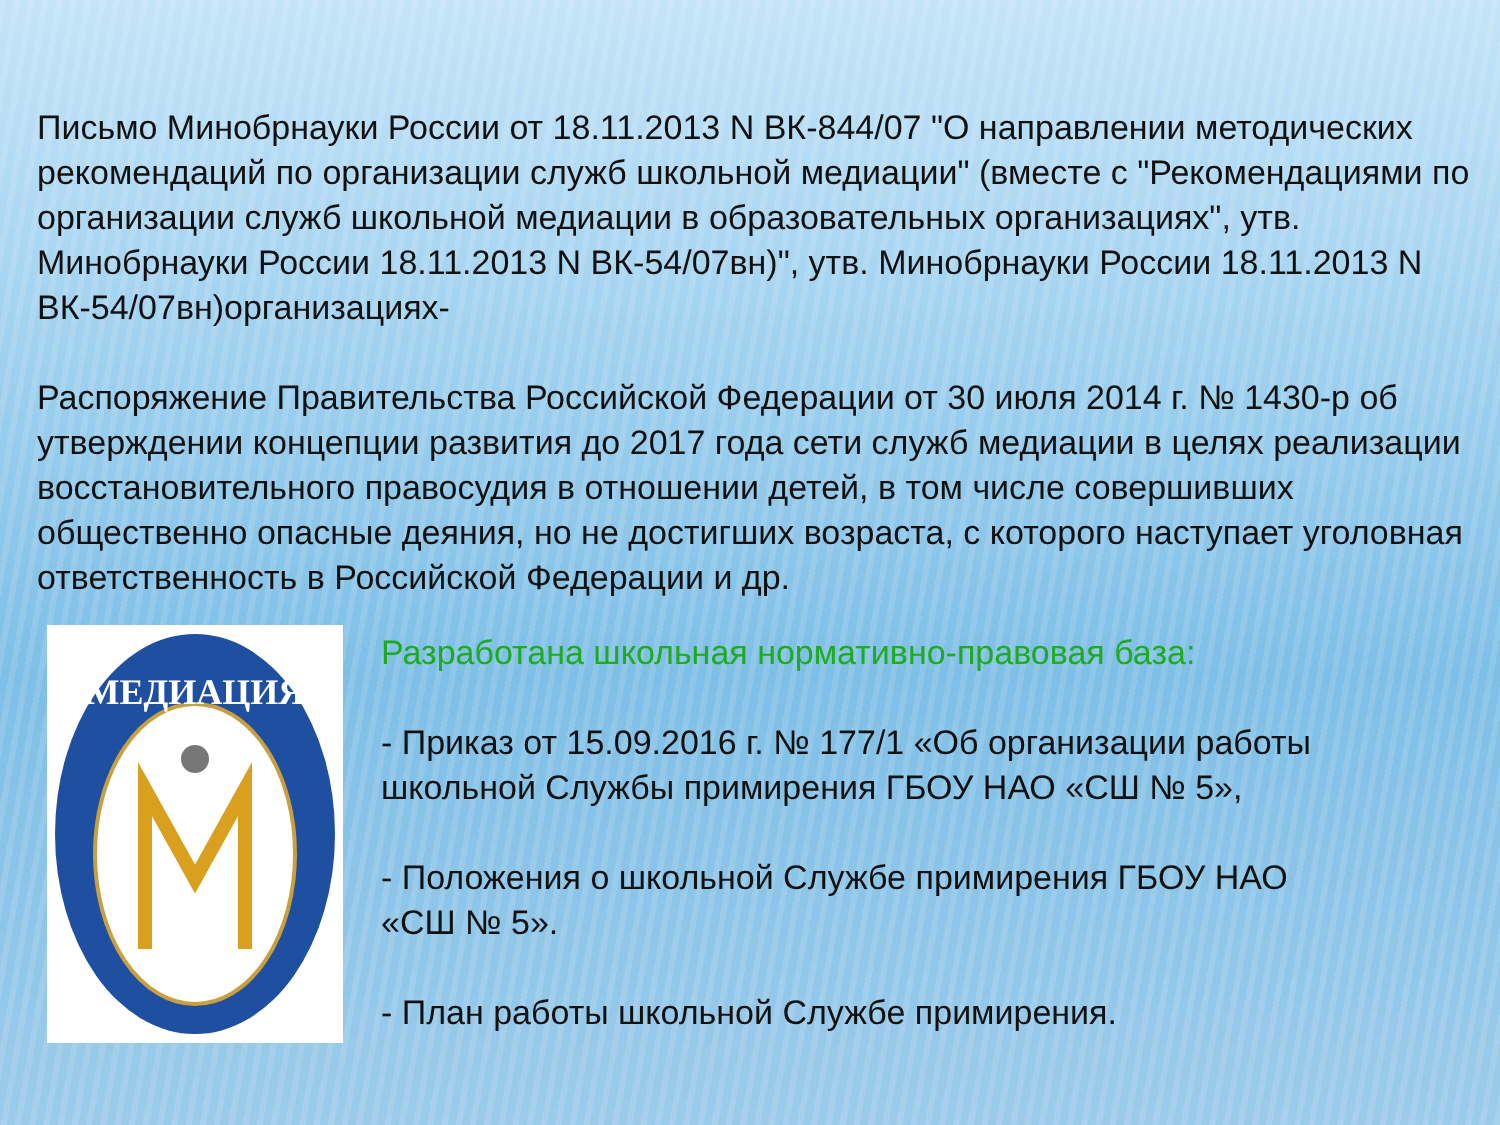Письмо Минобрнауки России от 18.11.2013 N ВК-844/07 "О направлении методических рекомендаций по организации служб школьной медиации" (вместе с "Рекомендациями по организации служб школьной медиации в образовательных организациях", утв. Минобрнауки России 18.11.2013 N ВК-54/07вн)", утв. Минобрнауки России 18.11.2013 N ВК-54/07вн)организациях-
Распоряжение Правительства Российской Федерации от 30 июля 2014 г. № 1430-р об утверждении концепции развития до 2017 года сети служб медиации в целях реализации восстановительного правосудия в отношении детей, в том числе совершивших общественно опасные деяния, но не достигших возраста, с которого наступает уголовная ответственность в Российской Федерации и др.
МЕДИАЦИЯ
Разработана школьная нормативно-правовая база:
- Приказ от 15.09.2016 г. № 177/1 «Об организации работы школьной Службы примирения ГБОУ НАО «СШ № 5»,
- Положения о школьной Службе примирения ГБОУ НАО «СШ № 5».
- План работы школьной Службе примирения.